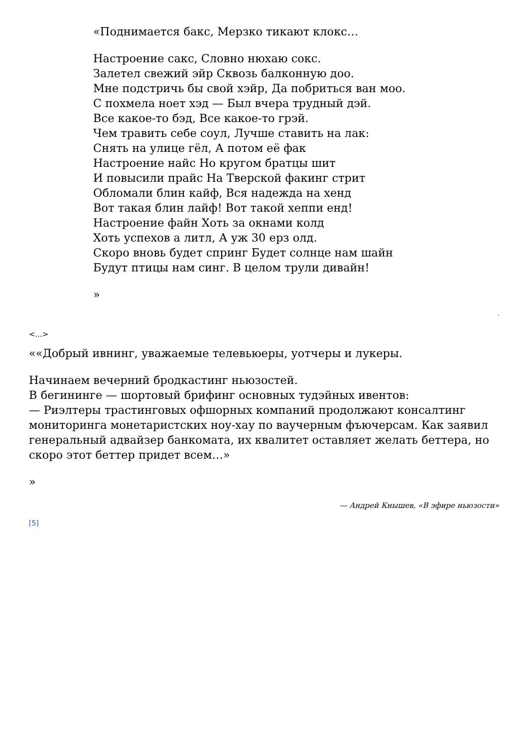«Поднимается бакс, Мерзко тикают клокс…
Настроение сакс, Словно нюхаю сокс.
Залетел свежий эйр Сквозь балконную доо.
Мне подстричь бы свой хэйр, Да побриться ван моо.
С похмела ноет хэд — Был вчера трудный дэй.
Все какое-то бэд, Все какое-то грэй.
Чем травить себе соул, Лучше ставить на лак:
Снять на улице гёл, А потом её фак
Настроение найс Но кругом братцы шит
И повысили прайс На Тверской факинг стрит
Обломали блин кайф, Вся надежда на хенд
Вот такая блин лайф! Вот такой хеппи енд!
Настроение файн Хоть за окнами колд
Хоть успехов а литл, А уж 30 ерз олд.
Скоро вновь будет спринг Будет солнце нам шайн
Будут птицы нам синг. В целом трули дивайн!
»
'
<...>
««Добрый ивнинг, уважаемые телевьюеры, уотчеры и лукеры.
Начинаем вечерний бродкастинг ньюзостей.
В бегининге — шортовый брифинг основных тудэйных ивентов:
— Риэлтеры трастинговых офшорных компаний продолжают консалтинг мониторинга монетаристских ноу-хау по ваучерным фъючерсам. Как заявил генеральный адвайзер банкомата, их квалитет оставляет желать беттера, но скоро этот беттер придет всем…»
»
— Андрей Кнышев, «В эфире ньюзости»
[5]